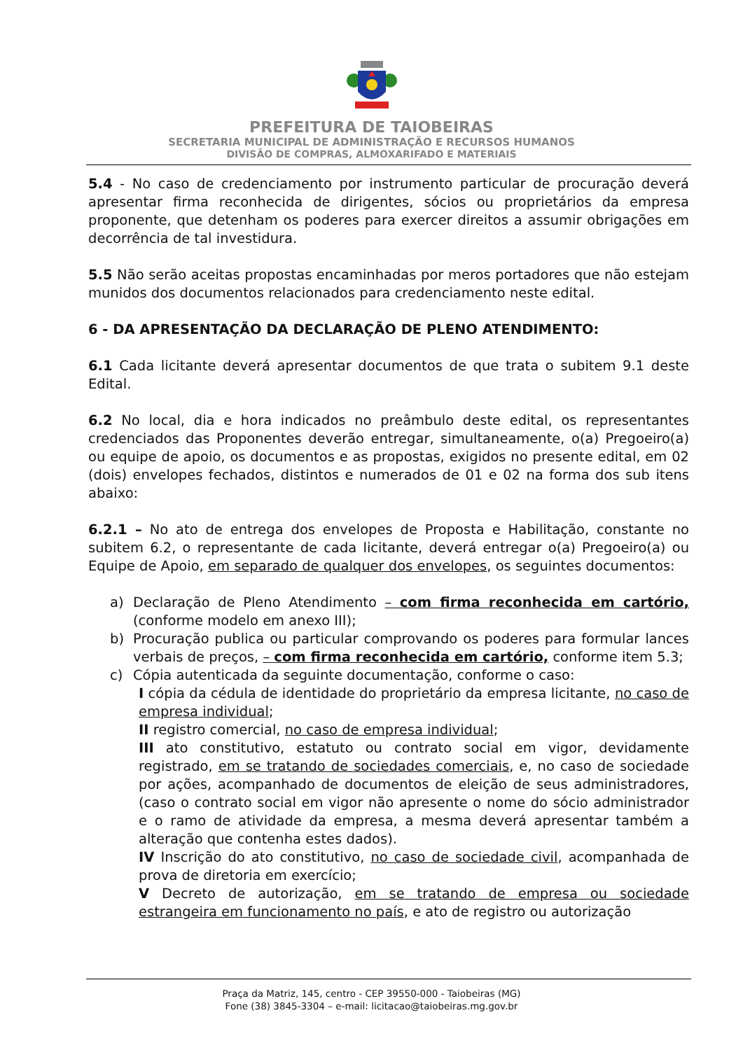PREFEITURA DE TAIOBEIRAS
SECRETARIA MUNICIPAL DE ADMINISTRAÇÃO E RECURSOS HUMANOS
DIVISÃO DE COMPRAS, ALMOXARIFADO E MATERIAIS
5.4 - No caso de credenciamento por instrumento particular de procuração deverá apresentar firma reconhecida de dirigentes, sócios ou proprietários da empresa proponente, que detenham os poderes para exercer direitos a assumir obrigações em decorrência de tal investidura.
5.5 Não serão aceitas propostas encaminhadas por meros portadores que não estejam munidos dos documentos relacionados para credenciamento neste edital.
6 - DA APRESENTAÇÃO DA DECLARAÇÃO DE PLENO ATENDIMENTO:
6.1 Cada licitante deverá apresentar documentos de que trata o subitem 9.1 deste Edital.
6.2 No local, dia e hora indicados no preâmbulo deste edital, os representantes credenciados das Proponentes deverão entregar, simultaneamente, o(a) Pregoeiro(a) ou equipe de apoio, os documentos e as propostas, exigidos no presente edital, em 02 (dois) envelopes fechados, distintos e numerados de 01 e 02 na forma dos sub itens abaixo:
6.2.1 – No ato de entrega dos envelopes de Proposta e Habilitação, constante no subitem 6.2, o representante de cada licitante, deverá entregar o(a) Pregoeiro(a) ou Equipe de Apoio, em separado de qualquer dos envelopes, os seguintes documentos:
a) Declaração de Pleno Atendimento – com firma reconhecida em cartório, (conforme modelo em anexo III);
b) Procuração publica ou particular comprovando os poderes para formular lances verbais de preços, – com firma reconhecida em cartório, conforme item 5.3;
c) Cópia autenticada da seguinte documentação, conforme o caso:
I cópia da cédula de identidade do proprietário da empresa licitante, no caso de empresa individual;
II registro comercial, no caso de empresa individual;
III ato constitutivo, estatuto ou contrato social em vigor, devidamente registrado, em se tratando de sociedades comerciais, e, no caso de sociedade por ações, acompanhado de documentos de eleição de seus administradores, (caso o contrato social em vigor não apresente o nome do sócio administrador e o ramo de atividade da empresa, a mesma deverá apresentar também a alteração que contenha estes dados).
IV Inscrição do ato constitutivo, no caso de sociedade civil, acompanhada de prova de diretoria em exercício;
V Decreto de autorização, em se tratando de empresa ou sociedade estrangeira em funcionamento no país, e ato de registro ou autorização
Praça da Matriz, 145, centro - CEP 39550-000 - Taiobeiras (MG)
Fone (38) 3845-3304 – e-mail: licitacao@taiobeiras.mg.gov.br